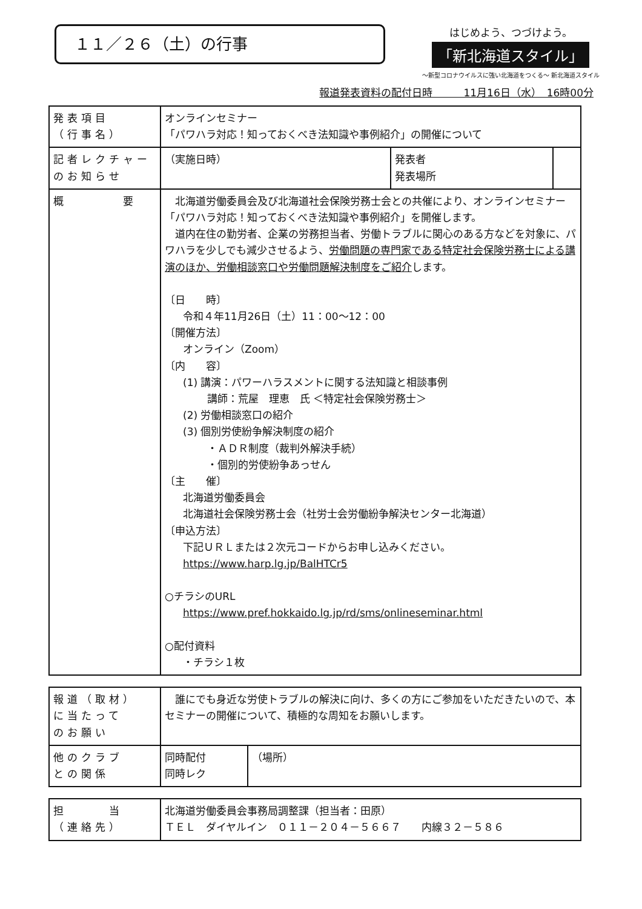１１／２６（土）の行事
はじめよう、つづけよう。
「新北海道スタイル」
～新型コロナウイルスに強い北海道をつくる～ 新北海道スタイル
報道発表資料の配付日時　　　11月16日（水）　16時00分
| 発表項目 （行事名） | オンラインセミナー 「パワハラ対応！知っておくべき法知識や事例紹介」の開催について | | |
| 記者レクチャー のお知らせ | （実施日時） | 発表者 発表場所 | |
| 概 要 | 北海道労働委員会及び北海道社会保険労務士会との共催により、オンラインセミナー「パワハラ対応！知っておくべき法知識や事例紹介」を開催します。 道内在住の勤労者、企業の労務担当者、労働トラブルに関心のある方などを対象に、パワハラを少しでも減少させるよう、 労働問題の専門家である特定社会保険労務士による講演のほか、労働相談窓口や労働問題解決制度をご紹介 します。 〔日 時〕 令和４年11月26日（土）11：00～12：00 〔開催方法〕 オンライン（Zoom） 〔内 容〕 (1) 講演：パワーハラスメントに関する法知識と相談事例 講師：荒屋 理恵 氏 ＜特定社会保険労務士＞ (2) 労働相談窓口の紹介 (3) 個別労使紛争解決制度の紹介 ・ＡＤＲ制度（裁判外解決手続） ・個別的労使紛争あっせん 〔主 催〕 北海道労働委員会 北海道社会保険労務士会（社労士会労働紛争解決センター北海道） 〔申込方法〕 下記ＵＲＬまたは２次元コードからお申し込みください。 https://www.harp.lg.jp/BalHTCr5 ○チラシのURL https://www.pref.hokkaido.lg.jp/rd/sms/onlineseminar.html ○配付資料 ・チラシ１枚 | | |
| 報道（取材） に当たって のお願い | 誰にでも身近な労使トラブルの解決に向け、多くの方にご参加をいただきたいので、本セミナーの開催について、積極的な周知をお願いします。 | |
| 他のクラブ との関係 | 同時配付 同時レク | （場所） |
| 担 当 （連絡先） | 北海道労働委員会事務局調整課（担当者：田原） ＴＥＬ ダイヤルイン ０１１－２０４－５６６７ 内線３２－５８６ |